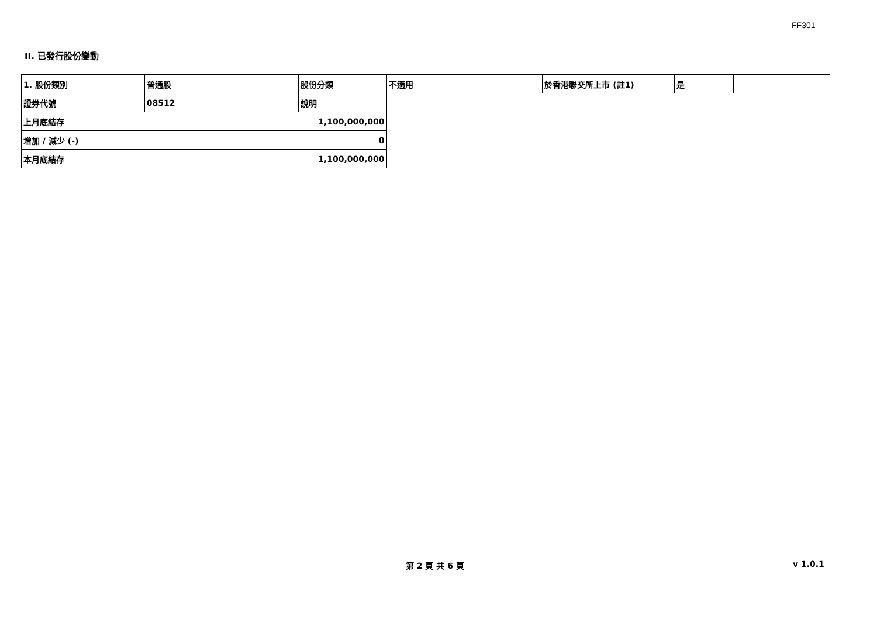FF301
II. 已發行股份變動
| 1. 股份類別 | 普通股 | | 股份分類 | 不適用 | 於香港聯交所上市 (註1) | 是 | |
| 證券代號 | 08512 | | 說明 | | | | |
| 上月底結存 | | 1,100,000,000 | | | | | |
| 增加 / 減少 (-) | | 0 | | | | | |
| 本月底結存 | | 1,100,000,000 | | | | | |
第 2 頁 共 6 頁 v 1.0.1